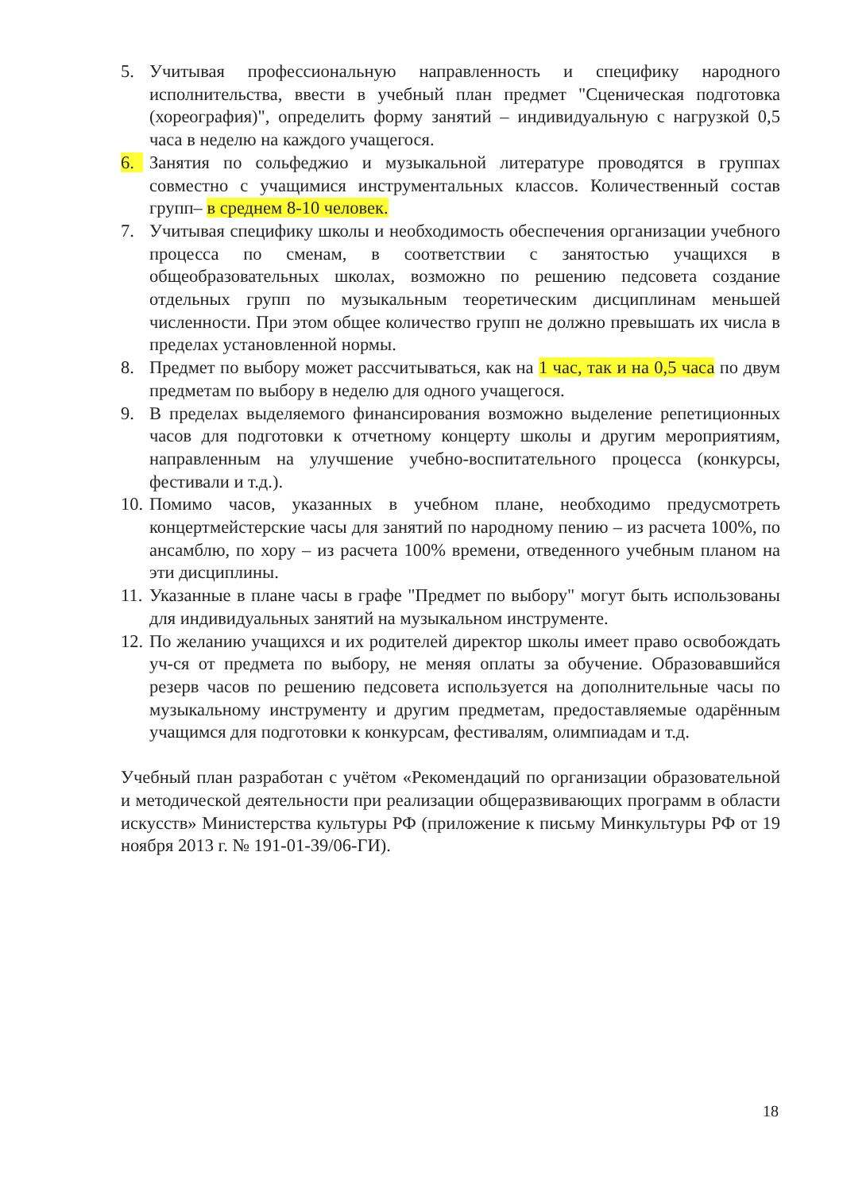5. Учитывая профессиональную направленность и специфику народного исполнительства, ввести в учебный план предмет "Сценическая подготовка (хореография)", определить форму занятий – индивидуальную с нагрузкой 0,5 часа в неделю на каждого учащегося.
6. Занятия по сольфеджио и музыкальной литературе проводятся в группах совместно с учащимися инструментальных классов. Количественный состав групп– в среднем 8-10 человек.
7. Учитывая специфику школы и необходимость обеспечения организации учебного процесса по сменам, в соответствии с занятостью учащихся в общеобразовательных школах, возможно по решению педсовета создание отдельных групп по музыкальным теоретическим дисциплинам меньшей численности. При этом общее количество групп не должно превышать их числа в пределах установленной нормы.
8. Предмет по выбору может рассчитываться, как на 1 час, так и на 0,5 часа по двум предметам по выбору в неделю для одного учащегося.
9. В пределах выделяемого финансирования возможно выделение репетиционных часов для подготовки к отчетному концерту школы и другим мероприятиям, направленным на улучшение учебно-воспитательного процесса (конкурсы, фестивали и т.д.).
10.
Помимо часов, указанных в учебном плане, необходимо предусмотреть концертмейстерские часы для занятий по народному пению – из расчета 100%, по ансамблю, по хору – из расчета 100% времени, отведенного учебным планом на эти дисциплины.
11.
Указанные в плане часы в графе "Предмет по выбору" могут быть использованы для индивидуальных занятий на музыкальном инструменте.
12.
По желанию учащихся и их родителей директор школы имеет право освобождать уч-ся от предмета по выбору, не меняя оплаты за обучение. Образовавшийся резерв часов по решению педсовета используется на дополнительные часы по музыкальному инструменту и другим предметам, предоставляемые одарённым учащимся для подготовки к конкурсам, фестивалям, олимпиадам и т.д.
Учебный план разработан с учётом «Рекомендаций по организации образовательной и методической деятельности при реализации общеразвивающих программ в области искусств» Министерства культуры РФ (приложение к письму Минкультуры РФ от 19 ноября 2013 г. № 191-01-39/06-ГИ).
18